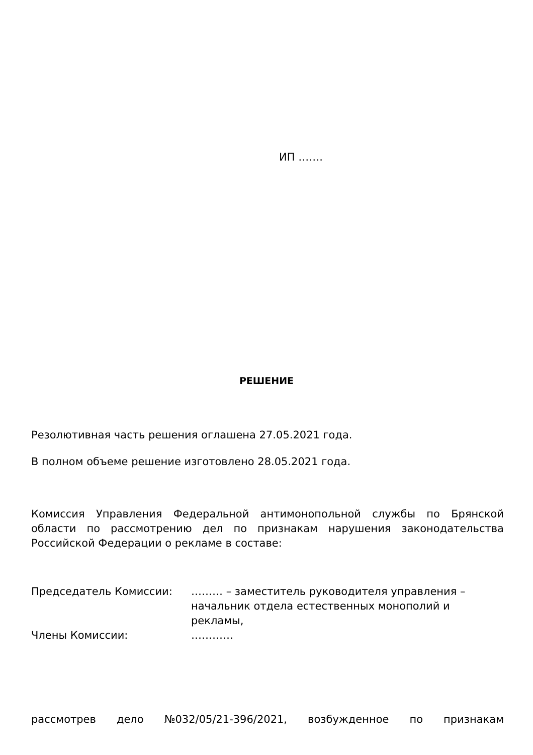ИП …….
РЕШЕНИЕ
Резолютивная часть решения оглашена 27.05.2021 года.
В полном объеме решение изготовлено 28.05.2021 года.
Комиссия Управления Федеральной антимонопольной службы по Брянской области по рассмотрению дел по признакам нарушения законодательства Российской Федерации о рекламе в составе:
Председатель Комиссии: ……… – заместитель руководителя управления – начальник отдела естественных монополий и рекламы,
Члены Комиссии: …………
рассмотрев дело №032/05/21-396/2021, возбужденное по признакам